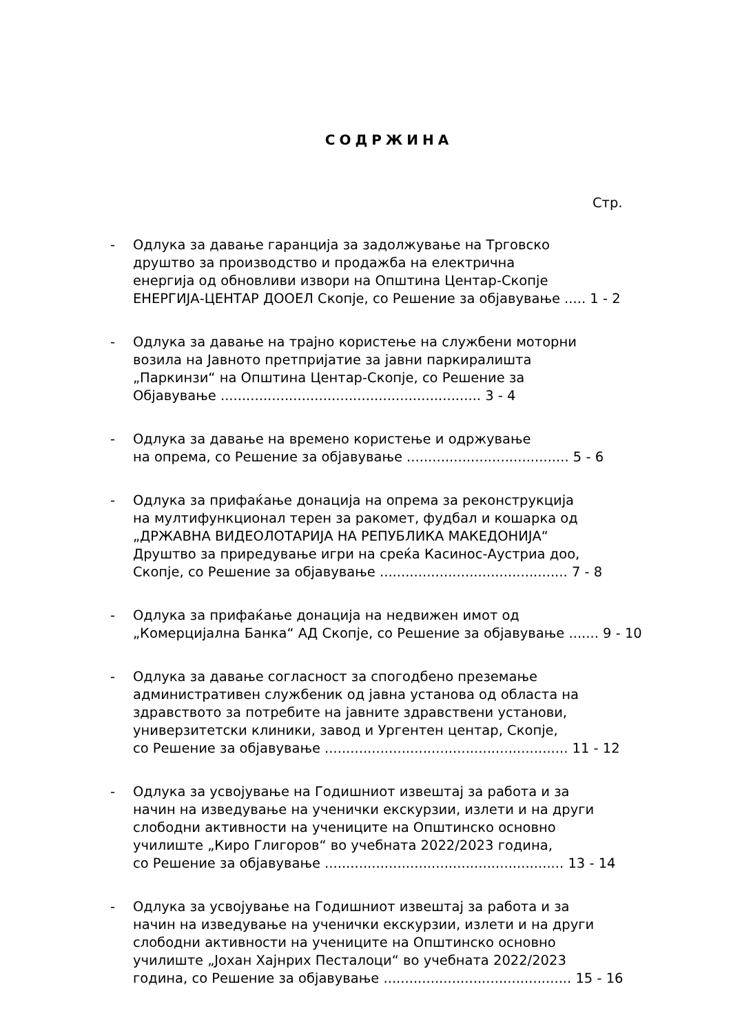СОДРЖИНА
Стр.
- Одлука за давање гаранција за задолжување на Трговско
друштво за производство и продажба на електрична
енергија од обновливи извори на Општина Центар-Скопје
ЕНЕРГИЈА-ЦЕНТАР ДООЕЛ Скопје, со Решение за објавување ..... 1 - 2
- Одлука за давање на трајно користење на службени моторни
возила на Јавното претпријатие за јавни паркиралишта
„Паркинзи“ на Општина Центар-Скопје, со Решение за
Објавување ............................................................. 3 - 4
- Одлука за давање на времено користење и одржување
на опрема, со Решение за објавување ...................................... 5 - 6
- Одлука за прифаќање донација на опрема за реконструкција
на мултифункционал терен за ракомет, фудбал и кошарка од
„ДРЖАВНА ВИДЕОЛОТАРИЈА НА РЕПУБЛИКА МАКЕДОНИЈА“
Друштво за приредување игри на среќа Касинос-Аустриа доо,
Скопје, со Решение за објавување ............................................ 7 - 8
- Одлука за прифаќање донација на недвижен имот од
„Комерцијална Банка“ АД Скопје, со Решение за објавување ....... 9 - 10
- Одлука за давање согласност за спогодбено преземање
административен службеник од јавна установа од областа на
здравството за потребите на јавните здравствени установи,
универзитетски клиники, завод и Ургентен центар, Скопје,
со Решение за објавување ......................................................... 11 - 12
- Одлука за усвојување на Годишниот извештај за работа и за
начин на изведување на ученички екскурзии, излети и на други
слободни активности на учениците на Општинско основно
училиште „Киро Глигоров“ во учебната 2022/2023 година,
со Решение за објавување ........................................................ 13 - 14
- Одлука за усвојување на Годишниот извештај за работа и за
начин на изведување на ученички екскурзии, излети и на други
слободни активности на учениците на Општинско основно
училиште „Јохан Хајнрих Песталоци“ во учебната 2022/2023
година, со Решение за објавување ............................................ 15 - 16